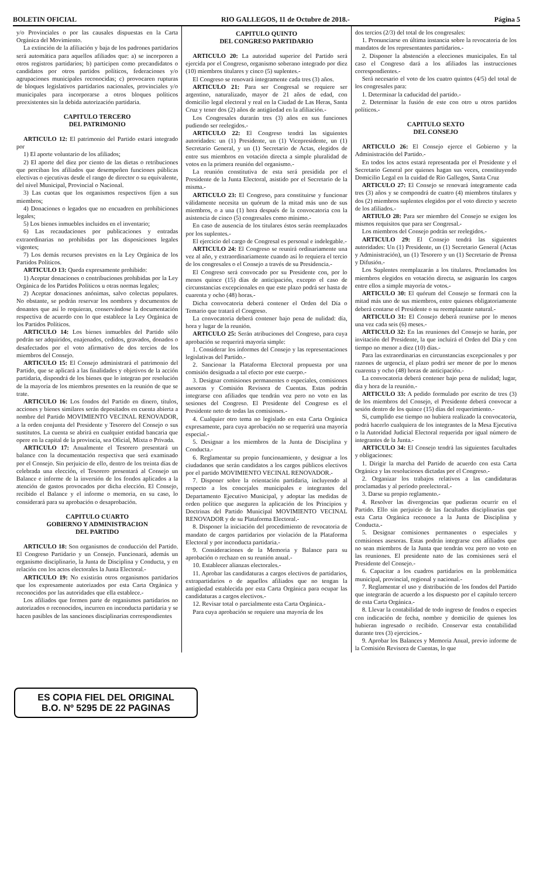BOLETIN OFICIAL RIO GALLEGOS, 11 de Octubre de 2018.- Página 5
y/o Provinciales o por las causales dispuestas en la Carta Orgánica del Movimiento.
La extinción de la afiliación y baja de los padrones partidarios será automática para aquellos afiliados que: a) se incorporen a otros registros partidarios; b) participen como precandidatos o candidatos por otros partidos políticos, federaciones y/o agrupaciones municipales reconocidas; c) provocaren rupturas de bloques legislativos partidarios nacionales, provinciales y/o municipales para incorporarse a otros bloques políticos preexistentes sin la debida autorización partidaria.
CAPITULO TERCERO
DEL PATRIMONIO
ARTICULO 12: El patrimonio del Partido estará integrado por
1) El aporte voluntario de los afiliados;
2) El aporte del diez por ciento de las dietas o retribuciones que perciban los afiliados que desempeñen funciones públicas electivas o ejecutivas desde el rango de director o su equivalente, del nivel Municipal, Provincial o Nacional.
3) Las cuotas que los organismos respectivos fijen a sus miembros;
4) Donaciones o legados que no encuadren en prohibiciones legales;
5) Los bienes inmuebles incluidos en el inventario;
6) Las recaudaciones por publicaciones y entradas extraordinarias no prohibidas por las disposiciones legales vigentes;
7) Los demás recursos previstos en la Ley Orgánica de los Partidos Políticos.
ARTICULO 13: Queda expresamente prohibido:
1) Aceptar donaciones o contribuciones prohibidas por la Ley Orgánica de los Partidos Políticos u otras normas legales;
2) Aceptar donaciones anónimas, salvo colectas populares. No obstante, se podrán reservar los nombres y documentos de donantes que así lo requieran, conservándose la documentación respectiva de acuerdo con lo que establece la Ley Orgánica de los Partidos Políticos.
ARTICULO 14: Los bienes inmuebles del Partido sólo podrán ser adquiridos, enajenados, cedidos, gravados, donados o desafectados por el voto afirmativo de dos tercios de los miembros del Consejo.
ARTICULO 15: El Consejo administrará el patrimonio del Partido, que se aplicará a las finalidades y objetivos de la acción partidaria, dispondrá de los bienes que lo integran por resolución de la mayoría de los miembros presentes en la reunión de que se trate.
ARTICULO 16: Los fondos del Partido en dinero, títulos, acciones y bienes similares serán depositados en cuenta abierta a nombre del Partido MOVIMIENTO VECINAL RENOVADOR, a la orden conjunta del Presidente y Tesorero del Consejo o sus sustitutos. La cuenta se abrirá en cualquier entidad bancaria que opere en la capital de la provincia, sea Oficial, Mixta o Privada.
ARTICULO 17: Anualmente el Tesorero presentará un balance con la documentación respectiva que será examinado por el Consejo. Sin perjuicio de ello, dentro de los treinta días de celebrada una elección, el Tesorero presentará al Consejo un Balance e informe de la inversión de los fondos aplicados a la atención de gastos provocados por dicha elección. El Consejo, recibido el Balance y el informe o memoria, en su caso, lo considerará para su aprobación o desaprobación.
CAPITULO CUARTO
GOBIERNO Y ADMINISTRACION
DEL PARTIDO
ARTICULO 18: Son organismos de conducción del Partido. El Congreso Partidario y un Consejo. Funcionará, además un organismo disciplinario, la Junta de Disciplina y Conducta, y en relación con los actos electorales la Junta Electoral.-
ARTICULO 19: No existirán otros organismos partidarios que los expresamente autorizados por esta Carta Orgánica y reconocidos por las autoridades que ella establece.-
Los afiliados que formen parte de organismos partidarios no autorizados o reconocidos, incurren en inconducta partidaria y se hacen pasibles de las sanciones disciplinarias correspondientes
CAPITULO QUINTO
DEL CONGRESO PARTIDARIO
ARTICULO 20: La autoridad superior del Partido será ejercida por el Congreso, organismo soberano integrado por diez (10) miembros titulares y cinco (5) suplentes.-
El Congreso se renovará íntegramente cada tres (3) años.
ARTICULO 21: Para ser Congresal se requiere ser argentino, naturalizado, mayor de 21 años de edad, con domicilio legal electoral y real en la Ciudad de Las Heras, Santa Cruz y tener dos (2) años de antigüedad en la afiliación.-
Los Congresales durarán tres (3) años en sus funciones pudiendo ser reelegidos.-
ARTICULO 22: El Congreso tendrá las siguientes autoridades: un (1) Presidente, un (1) Vicepresidente, un (1) Secretario General, y un (1) Secretario de Actas, elegidos de entre sus miembros en votación directa a simple pluralidad de votos en la primera reunión del organismo.-
La reunión constitutiva de esta será presidida por el Presidente de la Junta Electoral, asistido por el Secretario de la misma.-
ARTICULO 23: El Congreso, para constituirse y funcionar válidamente necesita un quórum de la mitad más uno de sus miembros, o a una (1) hora después de la convocatoria con la asistencia de cinco (5) congresales como mínimo.-
En caso de ausencia de los titulares éstos serán reemplazados por los suplentes.-
El ejercicio del cargo de Congresal es personal e indelegable.-
ARTICULO 24: El Congreso se reunirá ordinariamente una vez al año, y extraordinariamente cuando así lo requiera el tercio de los congresales o el Consejo a través de su Presidencia.-
El Congreso será convocado por su Presidente con, por lo menos quince (15) días de anticipación, excepto el caso de circunstancias excepcionales en que este plazo podrá ser hasta de cuarenta y ocho (48) horas.-
Dicha convocatoria deberá contener el Orden del Día o Temario que tratará el Congreso.
La convocatoria deberá contener bajo pena de nulidad: día, hora y lugar de la reunión.
ARTICULO 25: Serán atribuciones del Congreso, para cuya aprobación se requerirá mayoría simple:
1. Considerar los informes del Consejo y las representaciones legislativas del Partido.-
2. Sancionar la Plataforma Electoral propuesta por una comisión designada a tal efecto por este cuerpo.-
3. Designar comisiones permanentes o especiales, comisiones asesoras y Comisión Revisora de Cuentas. Estas podrán integrarse con afiliados que tendrán voz pero no voto en las sesiones del Congreso. El Presidente del Congreso es el Presidente neto de todas las comisiones.-
4. Cualquier otro tema no legislado en esta Carta Orgánica expresamente, para cuya aprobación no se requerirá una mayoría especial.-
5. Designar a los miembros de la Junta de Disciplina y Conducta.-
6. Reglamentar su propio funcionamiento, y designar a los ciudadanos que serán candidatos a los cargos públicos electivos por el partido MOVIMIENTO VECINAL RENOVADOR.-
7. Disponer sobre la orientación partidaria, incluyendo al respecto a los concejales municipales e integrantes del Departamento Ejecutivo Municipal, y adoptar las medidas de orden político que aseguren la aplicación de los Principios y Doctrinas del Partido Municipal MOVIMIENTO VECINAL RENOVADOR y de su Plataforma Electoral.-
8. Disponer la iniciación del procedimiento de revocatoria de mandato de cargos partidarios por violación de la Plataforma Electoral y por inconducta partidaria.-
9. Consideraciones de la Memoria y Balance para su aprobación o rechazo en su reunión anual.-
10. Establecer alianzas electorales.-
11. Aprobar las candidaturas a cargos electivos de partidarios, extrapartidarios o de aquellos afiliados que no tengan la antigüedad establecida por esta Carta Orgánica para ocupar las candidaturas a cargos electivos.-
12. Revisar total o parcialmente esta Carta Orgánica.-
Para cuya aprobación se requiere una mayoría de los
dos tercios (2/3) del total de los congresales:
1. Pronunciarse en última instancia sobre la revocatoria de los mandatos de los representantes partidarios.-
2. Disponer la abstención a elecciones municipales. En tal caso el Congreso dará a los afiliados las instrucciones correspondientes.-
Será necesario el voto de los cuatro quintos (4/5) del total de los congresales para:
1. Determinar la caducidad del partido.-
2. Determinar la fusión de este con otro u otros partidos políticos.-
CAPITULO SEXTO
DEL CONSEJO
ARTICULO 26: El Consejo ejerce el Gobierno y la Administración del Partido.-
En todos los actos estará representada por el Presidente y el Secretario General por quienes hagan sus veces, constituyendo Domicilio Legal en la cuidad de Rio Gallegos, Santa Cruz
ARTICULO 27: El Consejo se renovará íntegramente cada tres (3) años y se compondrá de cuatro (4) miembros titulares y dos (2) miembros suplentes elegidos por el voto directo y secreto de los afiliados.-
ARTIULO 28: Para ser miembro del Consejo se exigen los mismos requisitos que para ser Congresal.-
Los miembros del Consejo podrán ser reelegidos.-
ARTICULO 29: El Consejo tendrá las siguientes autoridades: Un (1) Presidente, un (1) Secretario General (Actas y Administración), un (1) Tesorero y un (1) Secretario de Prensa y Difusión.-
Los Suplentes reemplazarán a los titulares. Proclamados los miembros elegidos en votación directa, se asignarán los cargos entre ellos a simple mayoría de votos.-
ARTICULO 30: El quórum del Consejo se formará con la mitad más uno de sus miembros, entre quienes obligatoriamente deberá contarse el Presidente o su reemplazante natural.-
ARTICULO 31: El Consejo deberá reunirse por lo menos una vez cada seis (6) meses.-
ARTICULO 32: En las reuniones del Consejo se harán, por invitación del Presidente, la que incluirá el Orden del Día y con tiempo no menor a diez (10) días.-
Para las extraordinarias en circunstancias excepcionales y por razones de urgencia, el plazo podrá ser menor de por lo menos cuarenta y ocho (48) horas de anticipación.-
La convocatoria deberá contener bajo pena de nulidad; lugar, día y hora de la reunión.-
ARTICULO 33: A pedido formulado por escrito de tres (3) de los miembros del Consejo, el Presidente deberá convocar a sesión dentro de los quince (15) días del requerimiento.-
Si, cumplido ese tiempo no hubiera realizado la convocatoria, podrá hacerlo cualquiera de los integrantes de la Mesa Ejecutiva o la Autoridad Judicial Electoral requerida por igual número de integrantes de la Junta.-
ARTICULO 34: El Consejo tendrá las siguientes facultades y obligaciones:
1. Dirigir la marcha del Partido de acuerdo con esta Carta Orgánica y las resoluciones dictadas por el Congreso.-
2. Organizar los trabajos relativos a las candidaturas proclamadas y al período preelectoral.-
3. Darse su propio reglamento.-
4. Resolver las divergencias que pudieran ocurrir en el Partido. Ello sin perjuicio de las facultades disciplinarias que esta Carta Orgánica reconoce a la Junta de Disciplina y Conducta.-
5. Designar comisiones permanentes o especiales y comisiones asesoras. Estas podrán integrarse con afiliados que no sean miembros de la Junta que tendrán voz pero no voto en las reuniones. El presidente nato de las comisiones será el Presidente del Consejo.-
6. Capacitar a los cuadros partidarios en la problemática municipal, provincial, regional y nacional.-
7. Reglamentar el uso y distribución de los fondos del Partido que integrarán de acuerdo a los dispuesto por el capítulo tercero de esta Carta Orgánica.-
8. Llevar la contabilidad de todo ingreso de fondos o especies con indicación de fecha, nombre y domicilio de quienes los hubieran ingresado o recibido. Conservar esta contabilidad durante tres (3) ejercicios.-
9. Aprobar los Balances y Memoria Anual, previo informe de la Comisión Revisora de Cuentas, lo que
ES COPIA FIEL DEL ORIGINAL
B.O. Nº 5295 DE 22 PAGINAS